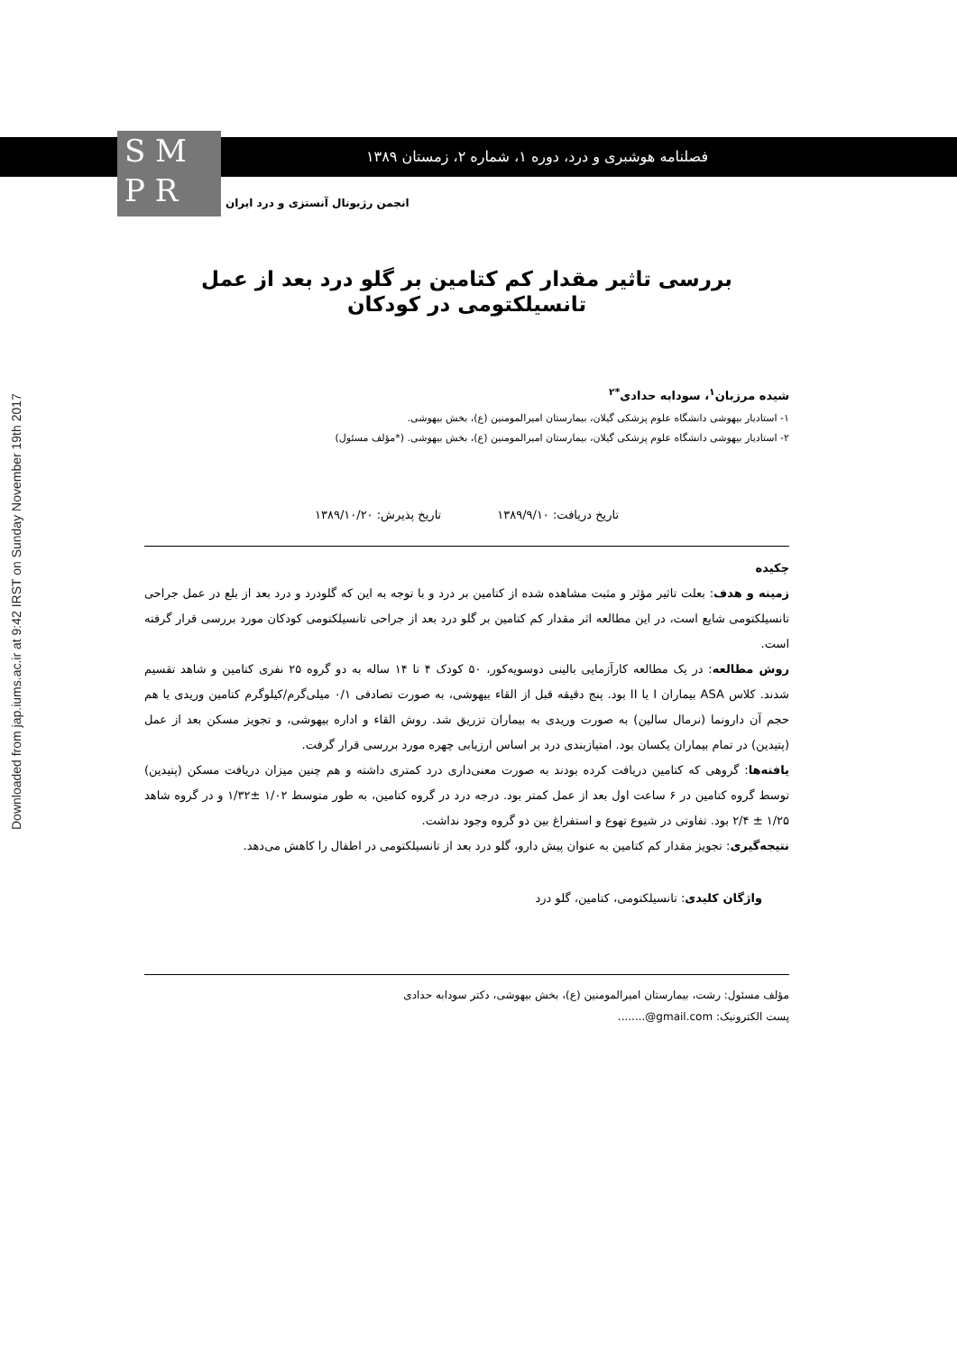Downloaded from jap.iums.ac.ir at 9:42 IRST on Sunday November 19th 2017
فصلنامه هوشبری و درد، دوره ۱، شماره ۲، زمستان ۱۳۸۹
S M
P R
انجمن رژیونال آنستزی و درد ایران
بررسی تاثیر مقدار کم کتامین بر گلو درد بعد از عمل تانسیلکتومی در کودکان
شیده مرزبان<sup>۱</sup>، سودابه حدادی<sup>*۲</sup>
۱- استادیار بیهوشی دانشگاه علوم پزشکی گیلان، بیمارستان امیرالمومنین (ع)، بخش بیهوشی.
۲- استادیار بیهوشی دانشگاه علوم پزشکی گیلان، بیمارستان امیرالمومنین (ع)، بخش بیهوشی. (*مؤلف مسئول)
تاریخ دریافت: ۱۳۸۹/۹/۱۰ تاریخ پذیرش: ۱۳۸۹/۱۰/۲۰
چکیده
زمینه و هدف: بعلت تاثیر مؤثر و مثبت مشاهده شده از کتامین بر درد و با توجه به این که گلودرد و درد بعد از بلع در عمل جراحی تانسیلکتومی شایع است، در این مطالعه اثر مقدار کم کتامین بر گلو درد بعد از جراحی تانسیلکتومی کودکان مورد بررسی قرار گرفته است.
روش مطالعه: در یک مطالعه کارآزمایی بالینی دوسویه‌کور، ۵۰ کودک ۴ تا ۱۴ ساله به دو گروه ۲۵ نفری کتامین و شاهد تقسیم شدند. کلاس ASA بیماران I یا II بود. پنج دقیقه قبل از القاء بیهوشی، به صورت تصادفی ۰/۱ میلی‌گرم/کیلوگرم کتامین وریدی یا هم حجم آن دارونما (نرمال سالین) به صورت وریدی به بیماران تزریق شد. روش القاء و اداره بیهوشی، و تجویز مسکن بعد از عمل (پتیدین) در تمام بیماران یکسان بود. امتیازبندی درد بر اساس ارزیابی چهره مورد بررسی قرار گرفت.
یافته‌ها: گروهی که کتامین دریافت کرده بودند به صورت معنی‌داری درد کمتری داشته و هم چنین میزان دریافت مسکن (پتیدین) توسط گروه کتامین در ۶ ساعت اول بعد از عمل کمتر بود. درجه درد در گروه کتامین، به طور متوسط ۱/۰۲ ±۱/۳۲ و در گروه شاهد ۱/۲۵ ± ۲/۴ بود. تفاوتی در شیوع تهوع و استفراغ بین دو گروه وجود نداشت.
نتیجه‌گیری: تجویز مقدار کم کتامین به عنوان پیش دارو، گلو درد بعد از تانسیلکتومی در اطفال را کاهش می‌دهد.
واژگان کلیدی: تانسیلکتومی، کتامین، گلو درد
مؤلف مسئول: رشت، بیمارستان امیرالمومنین (ع)، بخش بیهوشی، دکتر سودابه حدادی
پست الکترونیک: ........@gmail.com